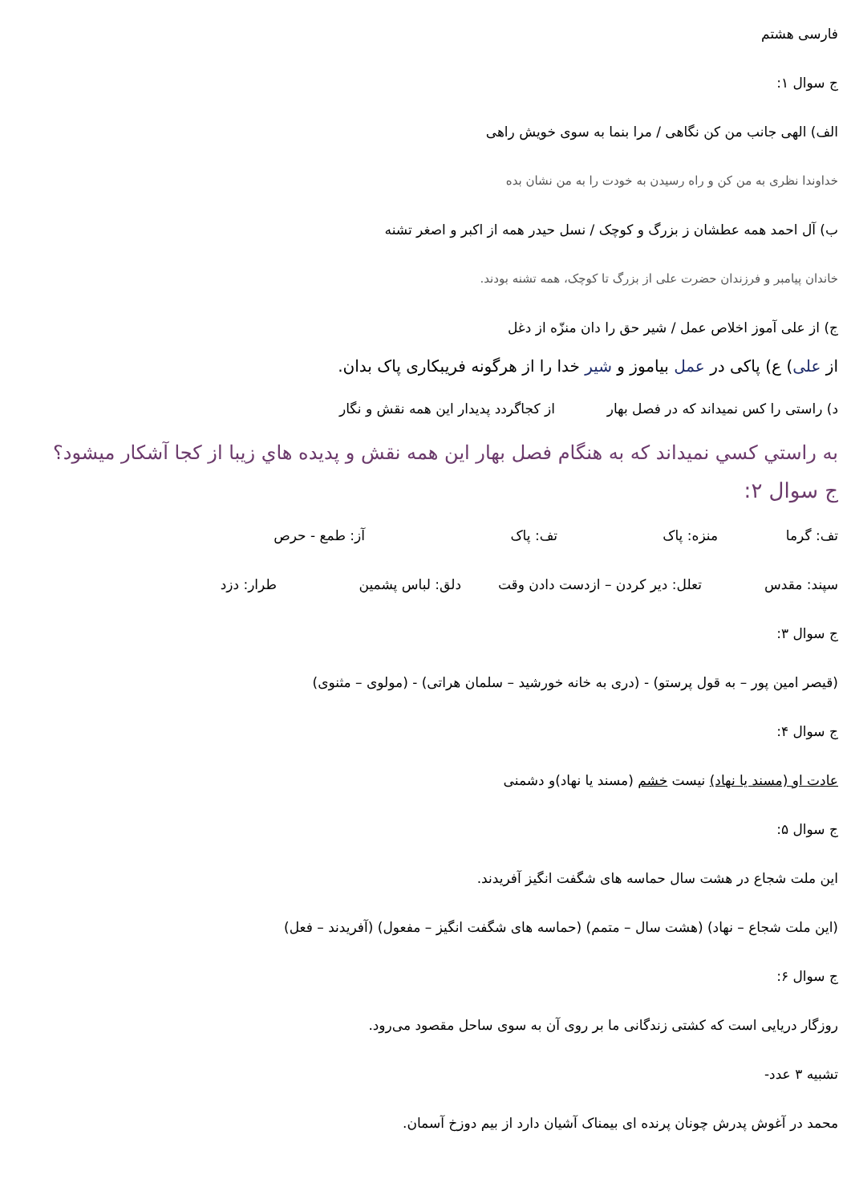فارسی هشتم
ج سوال ۱:
الف) الهی جانب من کن نگاهی / مرا بنما به سوی خویش راهی
خداوندا نظری به من کن و راه رسیدن به خودت را به من نشان بده
ب) آل احمد همه عطشان ز بزرگ و کوچک / نسل حیدر همه از اکبر و اصغر تشنه
خاندان پیامبر و فرزندان حضرت علی از بزرگ تا کوچک، همه تشنه بودند.
ج) از علی آموز اخلاص عمل / شیر حق را دان منزّه از دغل
از علی) ع) پاکی در عمل بیاموز و شیر خدا را از هرگونه فریبکاری پاک بدان.
د) راستی را کس نمیداند که در فصل بهار از کجاگردد پدیدار این همه نقش و نگار
به راستي كسي نميداند كه به هنگام فصل بهار اين همه نقش و پديده هاي زيبا از كجا آشكار ميشود؟
ج سوال ۲:
تف: گرما منزه: پاک تف: پاک آز: طمع - حرص
سپند: مقدس تعلل: دیر کردن – ازدست دادن وقت دلق: لباس پشمین طرار: دزد
ج سوال ۳:
(قیصر امین پور – به قول پرستو) - (دری به خانه خورشید – سلمان هراتی) - (مولوی – مثنوی)
ج سوال ۴:
عادت او (مسند یا نهاد) نیست خشم (مسند یا نهاد)و دشمنی
ج سوال ۵:
این ملت شجاع در هشت سال حماسه های شگفت انگیز آفریدند.
(این ملت شجاع – نهاد) (هشت سال – متمم) (حماسه های شگفت انگیز – مفعول) (آفریدند – فعل)
ج سوال ۶:
روزگار دریایی است که کشتی زندگانی ما بر روی آن به سوی ساحل مقصود می‌رود.
تشبیه ۳ عدد-
محمد در آغوش پدرش چونان پرنده ای بیمناک آشیان دارد از بیم دوزخ آسمان.